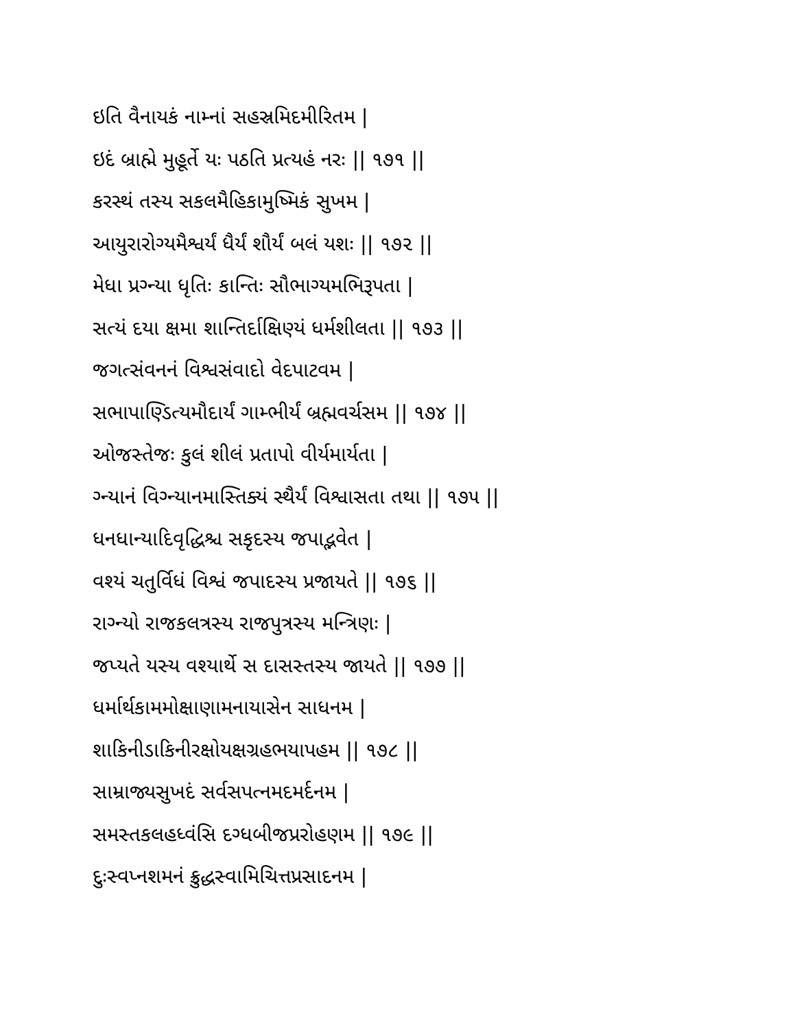ઇતિ વૈનાયકં નામ્નાં સહસ્રમિદમીરિતમ |
ઇદં બ્રાહ્મે મુહૂર્તે યઃ પઠતિ પ્રત્યહં નરઃ || ૧૭૧ ||
કરસ્થં તસ્ય સકલમૈહિકામુષ્મિકં સુખમ |
આયુરારોગ્યમૈશ્વર્યં ધૈર્યં શૌર્યં બલં યશઃ || ૧૭૨ ||
મેધા પ્રગ્ન્યા ધૃતિઃ કાન્તિઃ સૌભાગ્યમભિરૂપતા |
સત્યં દયા ક્ષમા શાન્તિર્દાક્ષિણ્યં ધર્મશીલતા || ૧૭૩ ||
જગત્સંવનનં વિશ્વસંવાદો વેદપાટવમ |
સભાપાણ્ડિત્યમૌદાર્યં ગામ્ભીર્યં બ્રહ્મવર્ચસમ || ૧૭૪ ||
ઓજસ્તેજઃ કુલં શીલં પ્રતાપો વીર્યમાર્યતા |
ગ્ન્યાનં વિગ્ન્યાનમાસ્તિક્યં સ્થૈર્યં વિશ્વાસતા તથા || ૧૭૫ ||
ધનધાન્યાદિવૃદ્ધિશ્ચ સકૃદસ્ય જપાદ્ભવેત |
વશ્યં ચતુર્વિધં વિશ્વં જપાદસ્ય પ્રજાયતે || ૧૭૬ ||
રાગ્ન્યો રાજકલત્રસ્ય રાજપુત્રસ્ય મન્ત્રિણઃ |
જપ્યતે યસ્ય વશ્યાર્થે સ દાસસ્તસ્ય જાયતે || ૧૭૭ ||
ધર્માર્થકામમોક્ષાણામનાયાસેન સાધનમ |
શાકિનીડાકિનીરક્ષોયક્ષગ્રહભયાપહમ || ૧૭૮ ||
સામ્રાજ્યસુખદં સર્વસપત્નમદમર્દનમ |
સમસ્તકલહધ્વંસિ દગ્ધબીજપ્રરોહણમ || ૧૭૯ ||
દુઃસ્વપ્નશમનં ક્રુદ્ધસ્વામિચિત્તપ્રસાદનમ |